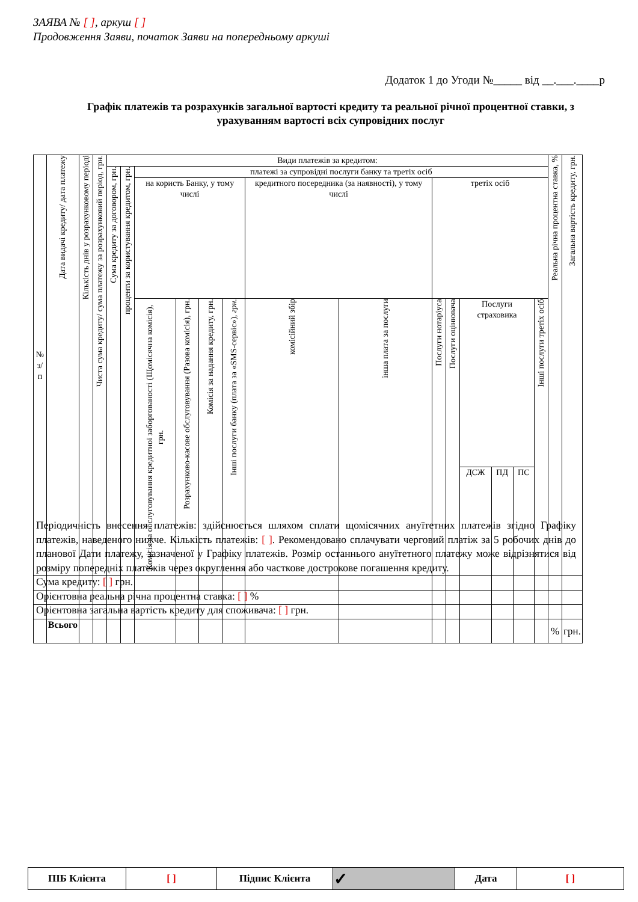ЗАЯВА № [ ], аркуш [ ]
Продовження Заяви, початок Заяви на попередньому аркуші
Додаток 1 до Угоди №_____ від __.___.____р
Графік платежів та розрахунків загальної вартості кредиту та реальної річної процентної ставки, з урахуванням вартості всіх супровідних послуг
| № з/п | Дата видачі кредиту/ дата платежу | Кількість днів у розрахунковому періоді | Чиста сума кредиту/ сума платежу за розрахунковий період, грн. | Види платежів за кредитом: | | | | | | | | | | | | | | Реальна річна процентна ставка, % | Загальна вартість кредиту, грн. |
| --- | --- | --- | --- | --- | --- | --- | --- | --- | --- | --- | --- | --- | --- | --- | --- | --- | --- | --- | --- |
| | | | | Сума кредиту за договором, грн. | проценти за користування кредитом, грн. | платежі за супровідні послуги банку та третіх осіб | | | | | | | | | | | | | |
| | | | | | | на користь Банку, у тому числі | | | | кредитного посередника (за наявності), у тому числі | | третіх осіб | | | | | | | |
| | | | | | | Комісія за обслуговування кредитної заборгованості (Щомісячна комісія), грн. | Розрахунково-касове обслуговування (Разова комісія), грн. | Комісія за надання кредиту, грн. | Інші послуги банку (плата за «SMS-сервіс»), грн. | комісійний збір | інша плата за послуги | Послуги нотаріуса | Послуги оцінювача | Послуги страховика | | | Інші послуги третіх осіб | | |
| | | | | | | | | | | | | | | ДСЖ | ПД | ПС | | | |
| | Всього | | | | | | | | | | | | | | | | | % | грн. |
Періодичність внесення платежів: здійснюється шляхом сплати щомісячних ануїтетних платежів згідно Графіку платежів, наведеного нижче. Кількість платежів: [ ]. Рекомендовано сплачувати черговий платіж за 5 робочих днів до планової Дати платежу, зазначеної у Графіку платежів. Розмір останнього ануїтетного платежу може відрізнятися від розміру попередніх платежів через округлення або часткове дострокове погашення кредиту.
Сума кредиту: [ ] грн.
Орієнтовна реальна річна процентна ставка: [ ] %
Орієнтовна загальна вартість кредиту для споживача: [ ] грн.
| ПІБ Клієнта | [ ] | Підпис Клієнта | ✓ | Дата | [ ] |